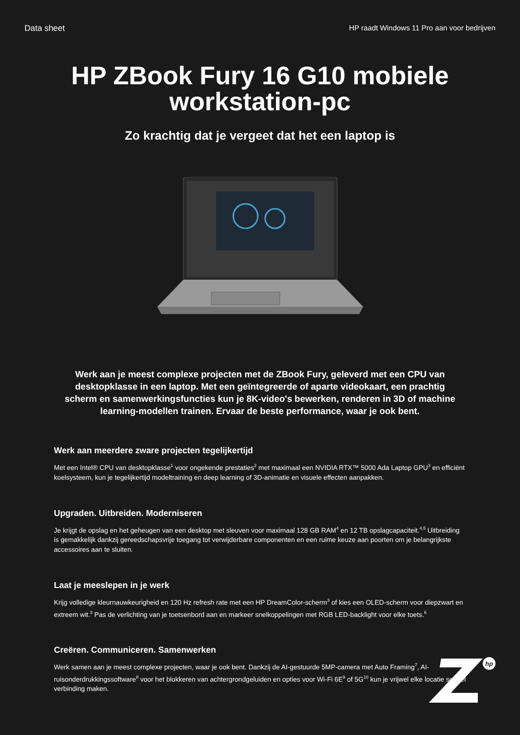Data sheet HP raadt Windows 11 Pro aan voor bedrijven
HP ZBook Fury 16 G10 mobiele
workstation-pc
Zo krachtig dat je vergeet dat het een laptop is
Werk aan je meest complexe projecten met de ZBook Fury, geleverd met een CPU van desktopklasse in een laptop. Met een geïntegreerde of aparte videokaart, een prachtig scherm en samenwerkingsfuncties kun je 8K-video's bewerken, renderen in 3D of machine learning-modellen trainen. Ervaar de beste performance, waar je ook bent.
Werk aan meerdere zware projecten tegelijkertijd
Met een Intel® CPU van desktopklasse<sup>1</sup> voor ongekende prestaties<sup>2</sup> met maximaal een NVIDIA RTX™ 5000 Ada Laptop GPU<sup>3</sup> en efficiënt koelsysteem, kun je tegelijkertijd modeltraining en deep learning of 3D-animatie en visuele effecten aanpakken.
Upgraden. Uitbreiden. Moderniseren
Je krijgt de opslag en het geheugen van een desktop met sleuven voor maximaal 128 GB RAM<sup>4</sup> en 12 TB opslagcapaciteit.<sup>4,5</sup> Uitbreiding is gemakkelijk dankzij gereedschapsvrije toegang tot verwijderbare componenten en een ruime keuze aan poorten om je belangrijkste accessoires aan te sluiten.
Laat je meeslepen in je werk
Krijg volledige kleurnauwkeurigheid en 120 Hz refresh rate met een HP DreamColor-scherm<sup>3</sup> of kies een OLED-scherm voor diepzwart en extreem wit.<sup>3</sup> Pas de verlichting van je toetsenbord aan en markeer snelkoppelingen met RGB LED-backlight voor elke toets.<sup>6</sup>
Creëren. Communiceren. Samenwerken
Werk samen aan je meest complexe projecten, waar je ook bent. Dankzij de AI-gestuurde 5MP-camera met Auto Framing<sup>7</sup>, AI-ruisonderdrukkingssoftware<sup>8</sup> voor het blokkeren van achtergrondgeluiden en opties voor Wi-Fi 6E<sup>9</sup> of 5G<sup>10</sup> kun je vrijwel elke locatie soepel verbinding maken.
hp